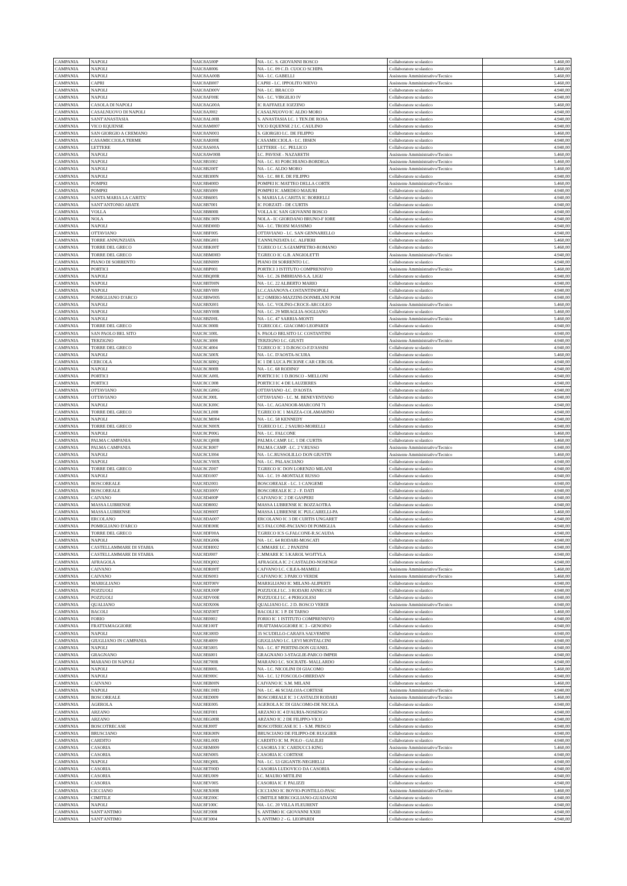| CAMPANIA | NAPOLI | NAIC8A500P | NA - I.C. S. GIOVANNI BOSCO | Collaboratore scolastico | 5.460,00 |
| CAMPANIA | NAPOLI | NAIC8A8006 | NA - I.C. 09 C.D. CUOCO SCHIPA | Collaboratore scolastico | 5.460,00 |
| CAMPANIA | NAPOLI | NAIC8AA00B | NA - I.C. GABELLI | Assistente Amministrativo/Tecnico | 5.460,00 |
| CAMPANIA | CAPRI | NAIC8AB007 | CAPRI - I.C. IPPOLITO NIEVO | Assistente Amministrativo/Tecnico | 5.460,00 |
| CAMPANIA | NAPOLI | NAIC8AD00V | NA - I.C. BRACCO | Collaboratore scolastico | 4.940,00 |
| CAMPANIA | NAPOLI | NAIC8AF00E | NA - I.C. VIRGILIO IV | Collaboratore scolastico | 4.940,00 |
| CAMPANIA | CASOLA DI NAPOLI | NAIC8AG00A | IC RAFFAELE IOZZINO | Collaboratore scolastico | 5.460,00 |
| CAMPANIA | CASALNUOVO DI NAPOLI | NAIC8AJ002 | CASALNUOVO IC ALDO MORO | Collaboratore scolastico | 4.940,00 |
| CAMPANIA | SANT'ANASTASIA | NAIC8AL00B | S. ANASTASIA I.C. 1 TEN.DE ROSA | Collaboratore scolastico | 4.940,00 |
| CAMPANIA | VICO EQUENSE | NAIC8AM007 | VICO EQUENSE 2 I.C. CAULINO | Collaboratore scolastico | 4.940,00 |
| CAMPANIA | SAN GIORGIO A CREMANO | NAIC8AN003 | S. GIORGIO I.C. DE FILIPPO | Collaboratore scolastico | 5.460,00 |
| CAMPANIA | CASAMICCIOLA TERME | NAIC8AR00E | CASAMICCIOLA - I.C. IBSEN | Collaboratore scolastico | 4.940,00 |
| CAMPANIA | LETTERE | NAIC8AS00A | LETTERE - I.C. PELLICO | Collaboratore scolastico | 4.940,00 |
| CAMPANIA | NAPOLI | NAIC8AW00B | I.C. PAVESE - NAZARETH | Assistente Amministrativo/Tecnico | 5.460,00 |
| CAMPANIA | NAPOLI | NAIC8B1002 | NA - I.C. 83 PORCHIANO-BORDIGA | Assistente Amministrativo/Tecnico | 5.460,00 |
| CAMPANIA | NAPOLI | NAIC8B200T | NA - I.C. ALDO MORO | Assistente Amministrativo/Tecnico | 5.460,00 |
| CAMPANIA | NAPOLI | NAIC8B300N | NA - I.C. 88 E. DE FILIPPO | Collaboratore scolastico | 4.940,00 |
| CAMPANIA | POMPEI | NAIC8B400D | POMPEI IC MATTEO DELLA CORTE | Assistente Amministrativo/Tecnico | 5.460,00 |
| CAMPANIA | POMPEI | NAIC8B5009 | POMPEI IC AMEDEO MAIURI | Collaboratore scolastico | 4.940,00 |
| CAMPANIA | SANTA MARIA LA CARITA' | NAIC8B6005 | S. MARIA LA CARITA IC BORRELLI | Collaboratore scolastico | 4.940,00 |
| CAMPANIA | SANT'ANTONIO ABATE | NAIC8B7001 | IC FORZATI - DE CURTIS | Collaboratore scolastico | 4.940,00 |
| CAMPANIA | VOLLA | NAIC8B800R | VOLLA IC SAN GIOVANNI BOSCO | Collaboratore scolastico | 4.940,00 |
| CAMPANIA | NOLA | NAIC8BC00N | NOLA - IC GIORDANO BRUNO-F IORE | Collaboratore scolastico | 4.940,00 |
| CAMPANIA | NAPOLI | NAIC8BD00D | NA - I.C. TROISI MASSIMO | Collaboratore scolastico | 4.940,00 |
| CAMPANIA | OTTAVIANO | NAIC8BF005 | OTTAVIANO - I.C. SAN GENNARELLO | Collaboratore scolastico | 4.940,00 |
| CAMPANIA | TORRE ANNUNZIATA | NAIC8BG001 | T.ANNUNZIATA I.C. ALFIERI | Collaboratore scolastico | 5.460,00 |
| CAMPANIA | TORRE DEL GRECO | NAIC8BK00T | T.GRECO I.C.S.GIAMPIETRO-ROMANO | Collaboratore scolastico | 5.460,00 |
| CAMPANIA | TORRE DEL GRECO | NAIC8BM00D | T.GRECO IC G.B. ANGIOLETTI | Assistente Amministrativo/Tecnico | 4.940,00 |
| CAMPANIA | PIANO DI SORRENTO | NAIC8BN009 | PIANO DI SORRENTO I.C. | Collaboratore scolastico | 4.940,00 |
| CAMPANIA | PORTICI | NAIC8BP001 | PORTICI 3 ISTITUTO COMPRENSIVO | Assistente Amministrativo/Tecnico | 5.460,00 |
| CAMPANIA | NAPOLI | NAIC8BQ00R | NA - I.C. 26 IMBRIANI-S.A. LIGU | Collaboratore scolastico | 4.940,00 |
| CAMPANIA | NAPOLI | NAIC8BT00N | NA - I.C. 22 ALBERTO MARIO | Collaboratore scolastico | 4.940,00 |
| CAMPANIA | NAPOLI | NAIC8BV009 | I.C.CASANOVA-COSTANTINOPOLI | Collaboratore scolastico | 4.940,00 |
| CAMPANIA | POMIGLIANO D'ARCO | NAIC8BW005 | IC2 OMERO-MAZZINI-DONMILANI POM | Collaboratore scolastico | 4.940,00 |
| CAMPANIA | NAPOLI | NAIC8BX001 | NA - I.C. VOLINO-CROCE-ARCOLEO | Assistente Amministrativo/Tecnico | 5.460,00 |
| CAMPANIA | NAPOLI | NAIC8BY00R | NA - I.C. 29 MIRAGLIA-SOGLIANO | Collaboratore scolastico | 5.460,00 |
| CAMPANIA | NAPOLI | NAIC8BZ00L | NA - I.C. 47 SARRIA-MONTI | Assistente Amministrativo/Tecnico | 5.460,00 |
| CAMPANIA | TORRE DEL GRECO | NAIC8C000R | T.GRECOI.C. GIACOMO LEOPARDI | Collaboratore scolastico | 4.940,00 |
| CAMPANIA | SAN PAOLO BEL SITO | NAIC8C100L | S. PAOLO BELSITO I.C COSTANTINI | Collaboratore scolastico | 4.940,00 |
| CAMPANIA | TERZIGNO | NAIC8C3008 | TERZIGNO I.C. GIUSTI | Assistente Amministrativo/Tecnico | 4.940,00 |
| CAMPANIA | TORRE DEL GRECO | NAIC8C4004 | T.GRECO IC 3 D.BOSCO-F.D'ASSISI | Collaboratore scolastico | 4.940,00 |
| CAMPANIA | NAPOLI | NAIC8C500X | NA - I.C. D'AOSTA-SCURA | Collaboratore scolastico | 5.460,00 |
| CAMPANIA | CERCOLA | NAIC8C600Q | IC 1 DE LUCA PICIONE CAR CERCOL | Collaboratore scolastico | 4.940,00 |
| CAMPANIA | NAPOLI | NAIC8C800B | NA - I.C. 68 RODINO' | Collaboratore scolastico | 4.940,00 |
| CAMPANIA | PORTICI | NAIC8CA00L | PORTICI IC 1 D.BOSCO - MELLONI | Collaboratore scolastico | 4.940,00 |
| CAMPANIA | PORTICI | NAIC8CC008 | PORTICI IC 4 DE LAUZIERES | Collaboratore scolastico | 4.940,00 |
| CAMPANIA | OTTAVIANO | NAIC8CG00G | OTTAVIANO -I.C. D'AOSTA | Collaboratore scolastico | 4.940,00 |
| CAMPANIA | OTTAVIANO | NAIC8CJ00L | OTTAVIANO - I.C. M. BENEVENTANO | Collaboratore scolastico | 4.940,00 |
| CAMPANIA | NAPOLI | NAIC8CK00C | NA - I.C. AGANOOR-MARCONI 71 | Collaboratore scolastico | 4.940,00 |
| CAMPANIA | TORRE DEL GRECO | NAIC8CL008 | T.GRECO IC 1 MAZZA-COLAMARINO | Collaboratore scolastico | 4.940,00 |
| CAMPANIA | NAPOLI | NAIC8CM004 | NA - I.C. 58 KENNEDY | Collaboratore scolastico | 4.940,00 |
| CAMPANIA | TORRE DEL GRECO | NAIC8CN00X | T.GRECO I.C. 2 SAURO-MORELLI | Collaboratore scolastico | 4.940,00 |
| CAMPANIA | NAPOLI | NAIC8CP00G | NA - I.C. FALCONE | Collaboratore scolastico | 5.460,00 |
| CAMPANIA | PALMA CAMPANIA | NAIC8CQ00B | PALMA CAMP. I.C. 1 DE CURTIS | Collaboratore scolastico | 5.460,00 |
| CAMPANIA | PALMA CAMPANIA | NAIC8CR007 | PALMA CAMP. -I.C. 2 V.RUSSO | Assistente Amministrativo/Tecnico | 4.940,00 |
| CAMPANIA | NAPOLI | NAIC8CU004 | NA - I.C.RUSSOLILLO DON GIUSTIN | Assistente Amministrativo/Tecnico | 5.460,00 |
| CAMPANIA | NAPOLI | NAIC8CV00X | NA - I.C. PALASCIANO | Collaboratore scolastico | 4.940,00 |
| CAMPANIA | TORRE DEL GRECO | NAIC8CZ007 | T.GRECO IC DON LORENZO MILANI | Collaboratore scolastico | 4.940,00 |
| CAMPANIA | NAPOLI | NAIC8D1007 | NA - I.C. 19 -MONTALE RUSSO | Collaboratore scolastico | 4.940,00 |
| CAMPANIA | BOSCOREALE | NAIC8D2003 | BOSCOREALE - I.C. 1 CANGEMI | Collaboratore scolastico | 4.940,00 |
| CAMPANIA | BOSCOREALE | NAIC8D300V | BOSCOREALE IC 2 - F. DATI | Collaboratore scolastico | 4.940,00 |
| CAMPANIA | CAIVANO | NAIC8D400P | CAIVANO IC 2 DE GASPERI | Collaboratore scolastico | 4.940,00 |
| CAMPANIA | MASSA LUBRENSE | NAIC8D8002 | MASSA LUBRENSE IC BOZZAOTRA | Collaboratore scolastico | 4.940,00 |
| CAMPANIA | MASSA LUBRENSE | NAIC8D900T | MASSA LUBRENSE IC PULCARELLI-PA | Collaboratore scolastico | 5.460,00 |
| CAMPANIA | ERCOLANO | NAIC8DA007 | ERCOLANO IC 3 DE CURTIS UNGARET | Collaboratore scolastico | 4.940,00 |
| CAMPANIA | POMIGLIANO D'ARCO | NAIC8DE00E | IC5 FALCONE-PACIANO DI POMIGLIA | Collaboratore scolastico | 4.940,00 |
| CAMPANIA | TORRE DEL GRECO | NAIC8DF00A | T.GRECO ICS G.FALCONE-R.SCAUDA | Collaboratore scolastico | 4.940,00 |
| CAMPANIA | NAPOLI | NAIC8DG006 | NA - I.C. 64 RODARI-MOSCATI | Collaboratore scolastico | 4.940,00 |
| CAMPANIA | CASTELLAMMARE DI STABIA | NAIC8DH002 | C.MMARE I.C. 2 PANZINI | Collaboratore scolastico | 4.940,00 |
| CAMPANIA | CASTELLAMMARE DI STABIA | NAIC8DJ007 | C.MMARE IC 5 KAROL WOJTYLA | Collaboratore scolastico | 4.940,00 |
| CAMPANIA | AFRAGOLA | NAIC8DQ002 | AFRAGOLA IC 2 CASTALDO-NOSENG0 | Collaboratore scolastico | 4.940,00 |
| CAMPANIA | CAIVANO | NAIC8DR00T | CAIVANO I.C. CILEA-MAMELI | Assistente Amministrativo/Tecnico | 5.460,00 |
| CAMPANIA | CAIVANO | NAIC8DS003 | CAIVANO IC 3 PARCO VERDE | Assistente Amministrativo/Tecnico | 5.460,00 |
| CAMPANIA | MARIGLIANO | NAIC8DT00V | MARIGLIANO IC MILANI-ALIPERTI | Collaboratore scolastico | 4.940,00 |
| CAMPANIA | POZZUOLI | NAIC8DU00P | POZZUOLI I.C. 3 RODARI ANNECCH | Collaboratore scolastico | 4.940,00 |
| CAMPANIA | POZZUOLI | NAIC8DV00E | POZZUOLI I.C. 4 PERGOLESI | Collaboratore scolastico | 4.940,00 |
| CAMPANIA | QUALIANO | NAIC8DX006 | QUALIANO I.C. 2 D. BOSCO VERDI | Assistente Amministrativo/Tecnico | 4.940,00 |
| CAMPANIA | BACOLI | NAIC8DZ00T | BACOLI IC 1 P. DI TARSO | Collaboratore scolastico | 5.460,00 |
| CAMPANIA | FORIO | NAIC8E0002 | FORIO IC 1 ISTITUTO COMPRENSIVO | Collaboratore scolastico | 4.940,00 |
| CAMPANIA | FRATTAMAGGIORE | NAIC8E100T | FRATTAMAGGIORE IC 3 - GENOINO | Collaboratore scolastico | 4.940,00 |
| CAMPANIA | NAPOLI | NAIC8E300D | 35 SCUDILLO-CARAFA SALVEMINI | Collaboratore scolastico | 4.940,00 |
| CAMPANIA | GIUGLIANO IN CAMPANIA | NAIC8E4009 | GIUGLIANO I.C. LEVI MONTALCINI | Collaboratore scolastico | 4.940,00 |
| CAMPANIA | NAPOLI | NAIC8E5005 | NA - I.C. 87 PERTINI-DON GUANEL | Collaboratore scolastico | 4.940,00 |
| CAMPANIA | GRAGNANO | NAIC8E6001 | GRAGNANO 3-STAGLIE-PARCO IMPER | Collaboratore scolastico | 4.940,00 |
| CAMPANIA | MARANO DI NAPOLI | NAIC8E700R | MARANO I.C. SOCRATE- MALLARDO | Collaboratore scolastico | 4.940,00 |
| CAMPANIA | NAPOLI | NAIC8E800L | NA - I.C. NICOLINI DI GIACOMO | Collaboratore scolastico | 5.460,00 |
| CAMPANIA | NAPOLI | NAIC8E900C | NA - I.C. 12 FOSCOLO-OBERDAN | Collaboratore scolastico | 4.940,00 |
| CAMPANIA | CAIVANO | NAIC8EB00N | CAIVANO IC S.M. MILANI | Collaboratore scolastico | 5.460,00 |
| CAMPANIA | NAPOLI | NAIC8EC00D | NA - I.C. 46 SCIALOJA-CORTESE | Assistente Amministrativo/Tecnico | 4.940,00 |
| CAMPANIA | BOSCOREALE | NAIC8ED009 | BOSCOREALE IC 3 CASTALDI RODARI | Assistente Amministrativo/Tecnico | 5.460,00 |
| CAMPANIA | AGEROLA | NAIC8EE005 | AGEROLA IC DI GIACOMO-DE NICOLA | Collaboratore scolastico | 4.940,00 |
| CAMPANIA | ARZANO | NAIC8EF001 | ARZANO IC 4 D'AURIA-NOSENGO | Collaboratore scolastico | 4.940,00 |
| CAMPANIA | ARZANO | NAIC8EG00R | ARZANO IC 2 DE FILIPPO-VICO | Collaboratore scolastico | 4.940,00 |
| CAMPANIA | BOSCOTRECASE | NAIC8EJ00T | BOSCOTRECASE IC 1 - S.M. PRISCO | Collaboratore scolastico | 4.940,00 |
| CAMPANIA | BRUSCIANO | NAIC8EK00N | BRUSCIANO DE FILIPPO-DE RUGGIER | Collaboratore scolastico | 4.940,00 |
| CAMPANIA | CARDITO | NAIC8EL00D | CARDITO IC M. POLO - GALILEI | Collaboratore scolastico | 4.940,00 |
| CAMPANIA | CASORIA | NAIC8EM009 | CASORIA 3 IC CARDUCCI-KING | Assistente Amministrativo/Tecnico | 5.460,00 |
| CAMPANIA | CASORIA | NAIC8EN005 | CASORIA IC CORTESE | Collaboratore scolastico | 4.940,00 |
| CAMPANIA | NAPOLI | NAIC8EQ00L | NA - I.C. 53 GIGANTE-NEGHELLI | Collaboratore scolastico | 4.940,00 |
| CAMPANIA | CASORIA | NAIC8ET00D | CASORIA LUDOVICO DA CASORIA | Collaboratore scolastico | 4.940,00 |
| CAMPANIA | CASORIA | NAIC8EU009 | I.C. MAURO MITILINI | Collaboratore scolastico | 4.940,00 |
| CAMPANIA | CASORIA | NAIC8EV005 | CASORIA IC F. PALIZZI | Collaboratore scolastico | 4.940,00 |
| CAMPANIA | CICCIANO | NAIC8EX00R | CICCIANO IC BOVIO-PONTILLO-PASC | Assistente Amministrativo/Tecnico | 5.460,00 |
| CAMPANIA | CIMITILE | NAIC8EZ00C | CIMITILE MERCOGLIANO-GUADAGNI | Collaboratore scolastico | 4.940,00 |
| CAMPANIA | NAPOLI | NAIC8F100C | NA - I.C. 20 VILLA FLEURENT | Collaboratore scolastico | 4.940,00 |
| CAMPANIA | SANT'ANTIMO | NAIC8F2008 | S. ANTIMO IC GIOVANNI XXIII | Collaboratore scolastico | 4.940,00 |
| CAMPANIA | SANT'ANTIMO | NAIC8F3004 | S. ANTIMO 2 - G. LEOPARDI | Collaboratore scolastico | 4.940,00 |